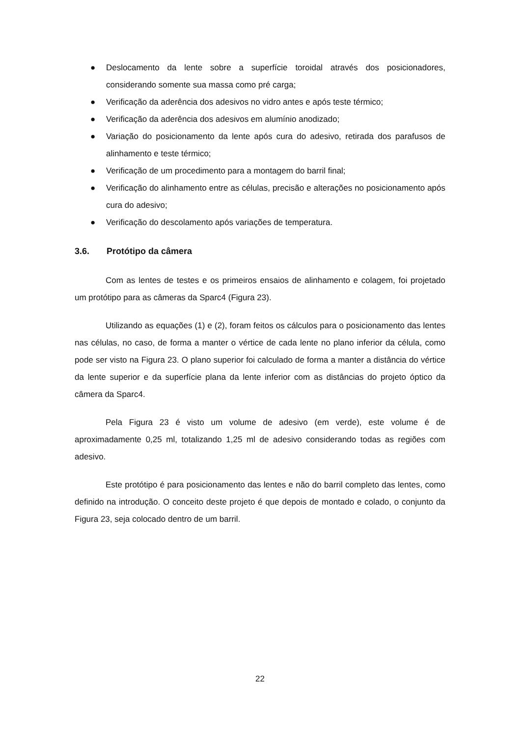● Deslocamento da lente sobre a superfície toroidal através dos posicionadores, considerando somente sua massa como pré carga;
● Verificação da aderência dos adesivos no vidro antes e após teste térmico;
● Verificação da aderência dos adesivos em alumínio anodizado;
● Variação do posicionamento da lente após cura do adesivo, retirada dos parafusos de alinhamento e teste térmico;
● Verificação de um procedimento para a montagem do barril final;
● Verificação do alinhamento entre as células, precisão e alterações no posicionamento após cura do adesivo;
● Verificação do descolamento após variações de temperatura.
3.6. Protótipo da câmera
Com as lentes de testes e os primeiros ensaios de alinhamento e colagem, foi projetado um protótipo para as câmeras da Sparc4 (Figura 23).
Utilizando as equações (1) e (2), foram feitos os cálculos para o posicionamento das lentes nas células, no caso, de forma a manter o vértice de cada lente no plano inferior da célula, como pode ser visto na Figura 23. O plano superior foi calculado de forma a manter a distância do vértice da lente superior e da superfície plana da lente inferior com as distâncias do projeto óptico da câmera da Sparc4.
Pela Figura 23 é visto um volume de adesivo (em verde), este volume é de aproximadamente 0,25 ml, totalizando 1,25 ml de adesivo considerando todas as regiões com adesivo.
Este protótipo é para posicionamento das lentes e não do barril completo das lentes, como definido na introdução. O conceito deste projeto é que depois de montado e colado, o conjunto da Figura 23, seja colocado dentro de um barril.
22